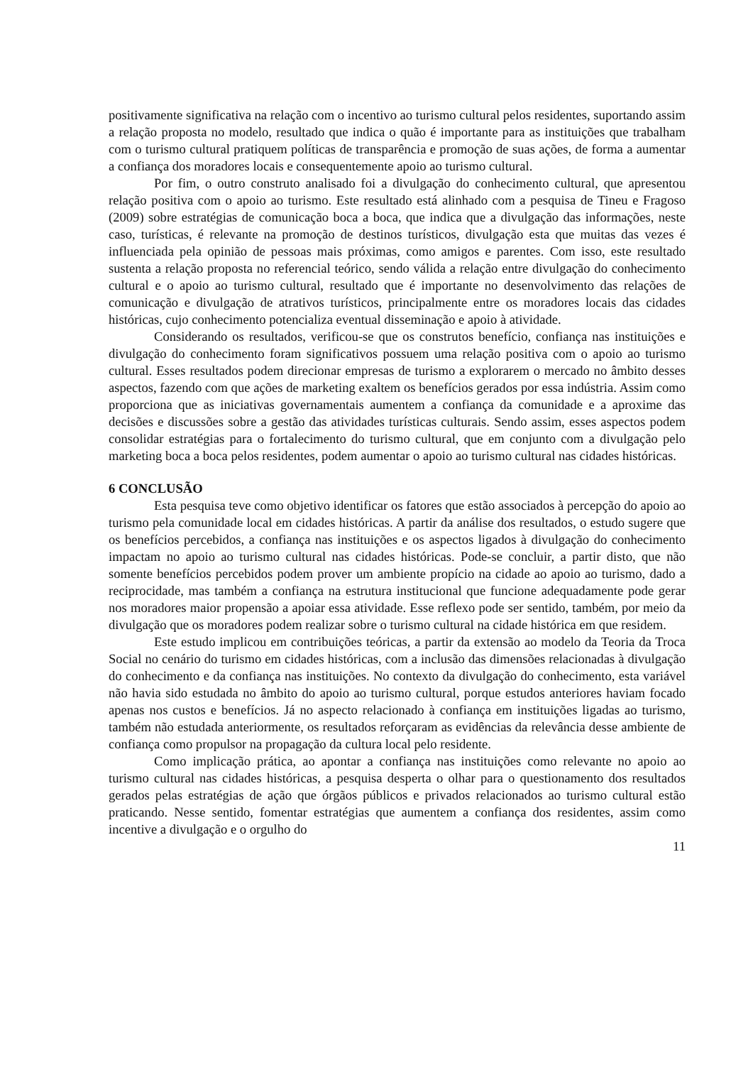positivamente significativa na relação com o incentivo ao turismo cultural pelos residentes, suportando assim a relação proposta no modelo, resultado que indica o quão é importante para as instituições que trabalham com o turismo cultural pratiquem políticas de transparência e promoção de suas ações, de forma a aumentar a confiança dos moradores locais e consequentemente apoio ao turismo cultural.
Por fim, o outro construto analisado foi a divulgação do conhecimento cultural, que apresentou relação positiva com o apoio ao turismo. Este resultado está alinhado com a pesquisa de Tineu e Fragoso (2009) sobre estratégias de comunicação boca a boca, que indica que a divulgação das informações, neste caso, turísticas, é relevante na promoção de destinos turísticos, divulgação esta que muitas das vezes é influenciada pela opinião de pessoas mais próximas, como amigos e parentes. Com isso, este resultado sustenta a relação proposta no referencial teórico, sendo válida a relação entre divulgação do conhecimento cultural e o apoio ao turismo cultural, resultado que é importante no desenvolvimento das relações de comunicação e divulgação de atrativos turísticos, principalmente entre os moradores locais das cidades históricas, cujo conhecimento potencializa eventual disseminação e apoio à atividade.
Considerando os resultados, verificou-se que os construtos benefício, confiança nas instituições e divulgação do conhecimento foram significativos possuem uma relação positiva com o apoio ao turismo cultural. Esses resultados podem direcionar empresas de turismo a explorarem o mercado no âmbito desses aspectos, fazendo com que ações de marketing exaltem os benefícios gerados por essa indústria. Assim como proporciona que as iniciativas governamentais aumentem a confiança da comunidade e a aproxime das decisões e discussões sobre a gestão das atividades turísticas culturais. Sendo assim, esses aspectos podem consolidar estratégias para o fortalecimento do turismo cultural, que em conjunto com a divulgação pelo marketing boca a boca pelos residentes, podem aumentar o apoio ao turismo cultural nas cidades históricas.
6 CONCLUSÃO
Esta pesquisa teve como objetivo identificar os fatores que estão associados à percepção do apoio ao turismo pela comunidade local em cidades históricas. A partir da análise dos resultados, o estudo sugere que os benefícios percebidos, a confiança nas instituições e os aspectos ligados à divulgação do conhecimento impactam no apoio ao turismo cultural nas cidades históricas. Pode-se concluir, a partir disto, que não somente benefícios percebidos podem prover um ambiente propício na cidade ao apoio ao turismo, dado a reciprocidade, mas também a confiança na estrutura institucional que funcione adequadamente pode gerar nos moradores maior propensão a apoiar essa atividade. Esse reflexo pode ser sentido, também, por meio da divulgação que os moradores podem realizar sobre o turismo cultural na cidade histórica em que residem.
Este estudo implicou em contribuições teóricas, a partir da extensão ao modelo da Teoria da Troca Social no cenário do turismo em cidades históricas, com a inclusão das dimensões relacionadas à divulgação do conhecimento e da confiança nas instituições. No contexto da divulgação do conhecimento, esta variável não havia sido estudada no âmbito do apoio ao turismo cultural, porque estudos anteriores haviam focado apenas nos custos e benefícios. Já no aspecto relacionado à confiança em instituições ligadas ao turismo, também não estudada anteriormente, os resultados reforçaram as evidências da relevância desse ambiente de confiança como propulsor na propagação da cultura local pelo residente.
Como implicação prática, ao apontar a confiança nas instituições como relevante no apoio ao turismo cultural nas cidades históricas, a pesquisa desperta o olhar para o questionamento dos resultados gerados pelas estratégias de ação que órgãos públicos e privados relacionados ao turismo cultural estão praticando. Nesse sentido, fomentar estratégias que aumentem a confiança dos residentes, assim como incentive a divulgação e o orgulho do
11